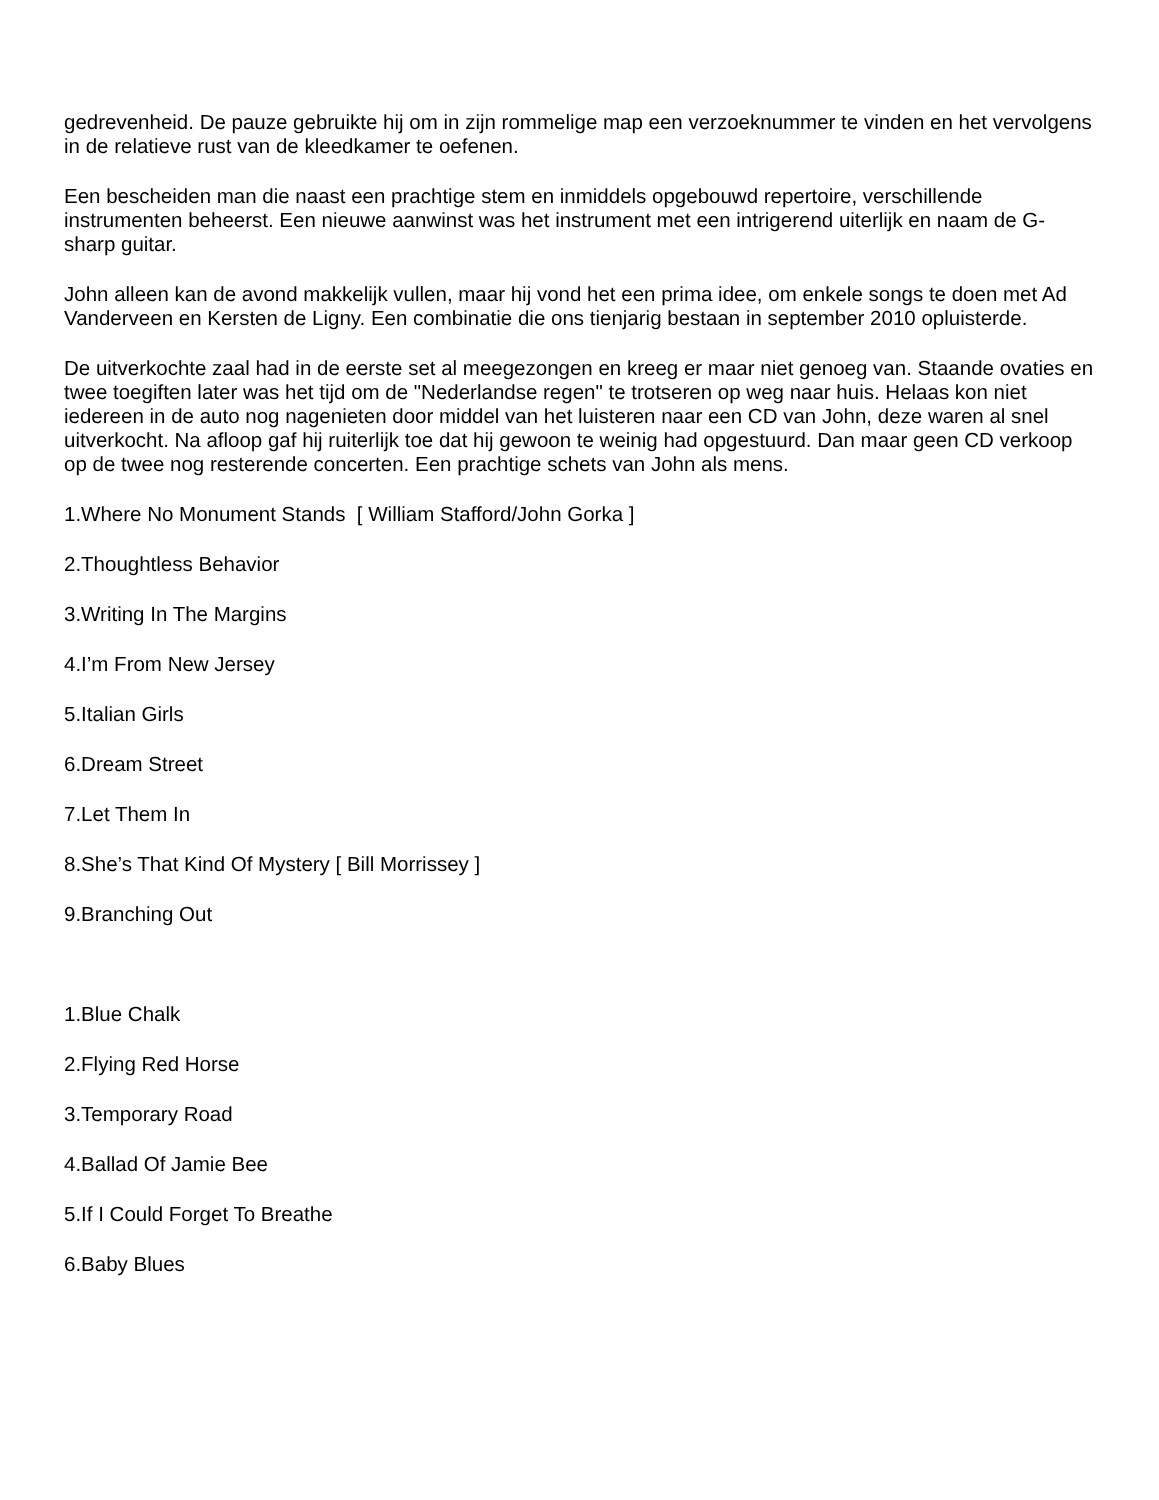gedrevenheid. De pauze gebruikte hij om in zijn rommelige map een verzoeknummer te vinden en het vervolgens in de relatieve rust van de kleedkamer te oefenen.
Een bescheiden man die naast een prachtige stem en inmiddels opgebouwd repertoire, verschillende instrumenten beheerst. Een nieuwe aanwinst was het instrument met een intrigerend uiterlijk en naam de G-sharp guitar.
John alleen kan de avond makkelijk vullen, maar hij vond het een prima idee, om enkele songs te doen met Ad Vanderveen en Kersten de Ligny. Een combinatie die ons tienjarig bestaan in september 2010 opluisterde.
De uitverkochte zaal had in de eerste set al meegezongen en kreeg er maar niet genoeg van. Staande ovaties en twee toegiften later was het tijd om de "Nederlandse regen" te trotseren op weg naar huis. Helaas kon niet iedereen in de auto nog nagenieten door middel van het luisteren naar een CD van John, deze waren al snel uitverkocht. Na afloop gaf hij ruiterlijk toe dat hij gewoon te weinig had opgestuurd. Dan maar geen CD verkoop op de twee nog resterende concerten. Een prachtige schets van John als mens.
1.Where No Monument Stands [ William Stafford/John Gorka ]
2.Thoughtless Behavior
3.Writing In The Margins
4.I’m From New Jersey
5.Italian Girls
6.Dream Street
7.Let Them In
8.She’s That Kind Of Mystery [ Bill Morrissey ]
9.Branching Out
1.Blue Chalk
2.Flying Red Horse
3.Temporary Road
4.Ballad Of Jamie Bee
5.If I Could Forget To Breathe
6.Baby Blues